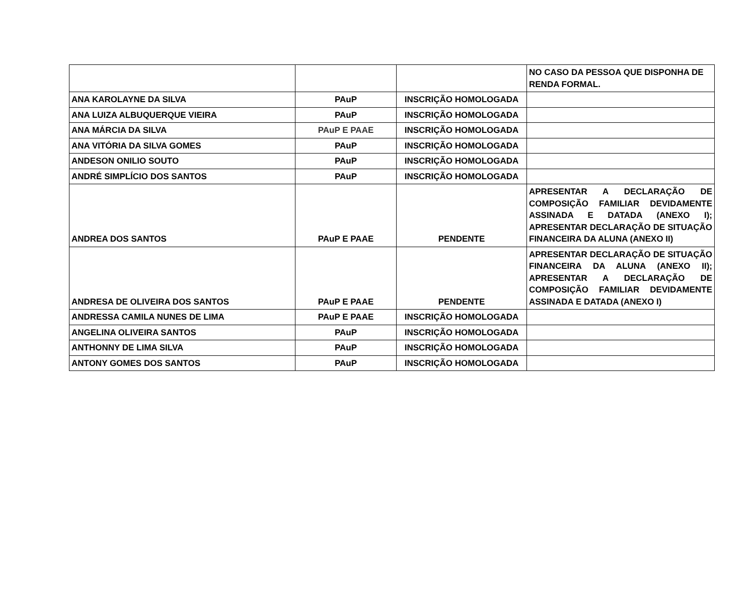| | | | NO CASO DA PESSOA QUE DISPONHA DE RENDA FORMAL. |
| ANA KAROLAYNE DA SILVA | PAuP | INSCRIÇÃO HOMOLOGADA | |
| ANA LUIZA ALBUQUERQUE VIEIRA | PAuP | INSCRIÇÃO HOMOLOGADA | |
| ANA MÁRCIA DA SILVA | PAuP E PAAE | INSCRIÇÃO HOMOLOGADA | |
| ANA VITÓRIA DA SILVA GOMES | PAuP | INSCRIÇÃO HOMOLOGADA | |
| ANDESON ONILIO SOUTO | PAuP | INSCRIÇÃO HOMOLOGADA | |
| ANDRÉ SIMPLÍCIO DOS SANTOS | PAuP | INSCRIÇÃO HOMOLOGADA | |
| ANDREA DOS SANTOS | PAuP E PAAE | PENDENTE | APRESENTAR A DECLARAÇÃO DE COMPOSIÇÃO FAMILIAR DEVIDAMENTE ASSINADA E DATADA (ANEXO I); APRESENTAR DECLARAÇÃO DE SITUAÇÃO FINANCEIRA DA ALUNA (ANEXO II) |
| ANDRESA DE OLIVEIRA DOS SANTOS | PAuP E PAAE | PENDENTE | APRESENTAR DECLARAÇÃO DE SITUAÇÃO FINANCEIRA DA ALUNA (ANEXO II); APRESENTAR A DECLARAÇÃO DE COMPOSIÇÃO FAMILIAR DEVIDAMENTE ASSINADA E DATADA (ANEXO I) |
| ANDRESSA CAMILA NUNES DE LIMA | PAuP E PAAE | INSCRIÇÃO HOMOLOGADA | |
| ANGELINA OLIVEIRA SANTOS | PAuP | INSCRIÇÃO HOMOLOGADA | |
| ANTHONNY DE LIMA SILVA | PAuP | INSCRIÇÃO HOMOLOGADA | |
| ANTONY GOMES DOS SANTOS | PAuP | INSCRIÇÃO HOMOLOGADA | |